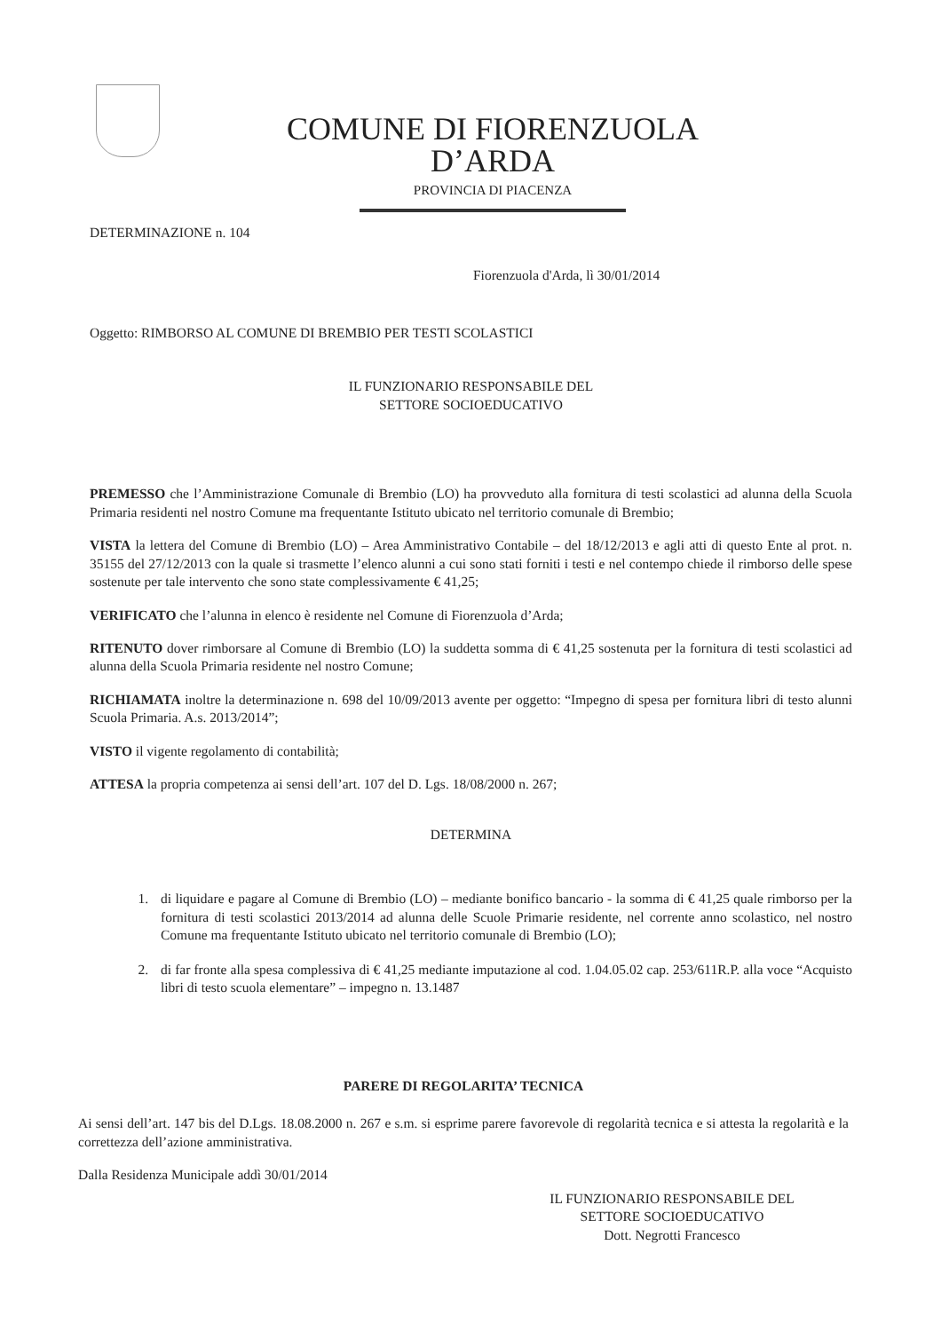COMUNE DI FIORENZUOLA D’ARDA
PROVINCIA DI PIACENZA
DETERMINAZIONE n. 104
Fiorenzuola d'Arda, lì 30/01/2014
Oggetto: RIMBORSO AL COMUNE DI BREMBIO PER TESTI SCOLASTICI
IL FUNZIONARIO RESPONSABILE DEL
SETTORE SOCIOEDUCATIVO
PREMESSO che l’Amministrazione Comunale di Brembio (LO) ha provveduto alla fornitura di testi scolastici ad alunna della Scuola Primaria residenti nel nostro Comune ma frequentante Istituto ubicato nel territorio comunale di Brembio;
VISTA la lettera del Comune di Brembio (LO) – Area Amministrativo Contabile – del 18/12/2013 e agli atti di questo Ente al prot. n. 35155 del 27/12/2013 con la quale si trasmette l’elenco alunni a cui sono stati forniti i testi e nel contempo chiede il rimborso delle spese sostenute per tale intervento che sono state complessivamente € 41,25;
VERIFICATO che l’alunna in elenco è residente nel Comune di Fiorenzuola d’Arda;
RITENUTO dover rimborsare al Comune di Brembio (LO) la suddetta somma di € 41,25 sostenuta per la fornitura di testi scolastici ad alunna della Scuola Primaria residente nel nostro Comune;
RICHIAMATA inoltre la determinazione n. 698 del 10/09/2013 avente per oggetto: “Impegno di spesa per fornitura libri di testo alunni Scuola Primaria. A.s. 2013/2014”;
VISTO il vigente regolamento di contabilità;
ATTESA la propria competenza ai sensi dell’art. 107 del D. Lgs. 18/08/2000 n. 267;
DETERMINA
1. di liquidare e pagare al Comune di Brembio (LO) – mediante bonifico bancario - la somma di € 41,25 quale rimborso per la fornitura di testi scolastici 2013/2014 ad alunna delle Scuole Primarie residente, nel corrente anno scolastico, nel nostro Comune ma frequentante Istituto ubicato nel territorio comunale di Brembio (LO);
2. di far fronte alla spesa complessiva di € 41,25 mediante imputazione al cod. 1.04.05.02 cap. 253/611R.P. alla voce “Acquisto libri di testo scuola elementare” – impegno n. 13.1487
PARERE DI REGOLARITA’ TECNICA
Ai sensi dell’art. 147 bis del D.Lgs. 18.08.2000 n. 267 e s.m. si esprime parere favorevole di regolarità tecnica e si attesta la regolarità e la correttezza dell’azione amministrativa.
Dalla Residenza Municipale addì 30/01/2014
IL FUNZIONARIO RESPONSABILE DEL
SETTORE SOCIOEDUCATIVO
Dott. Negrotti Francesco